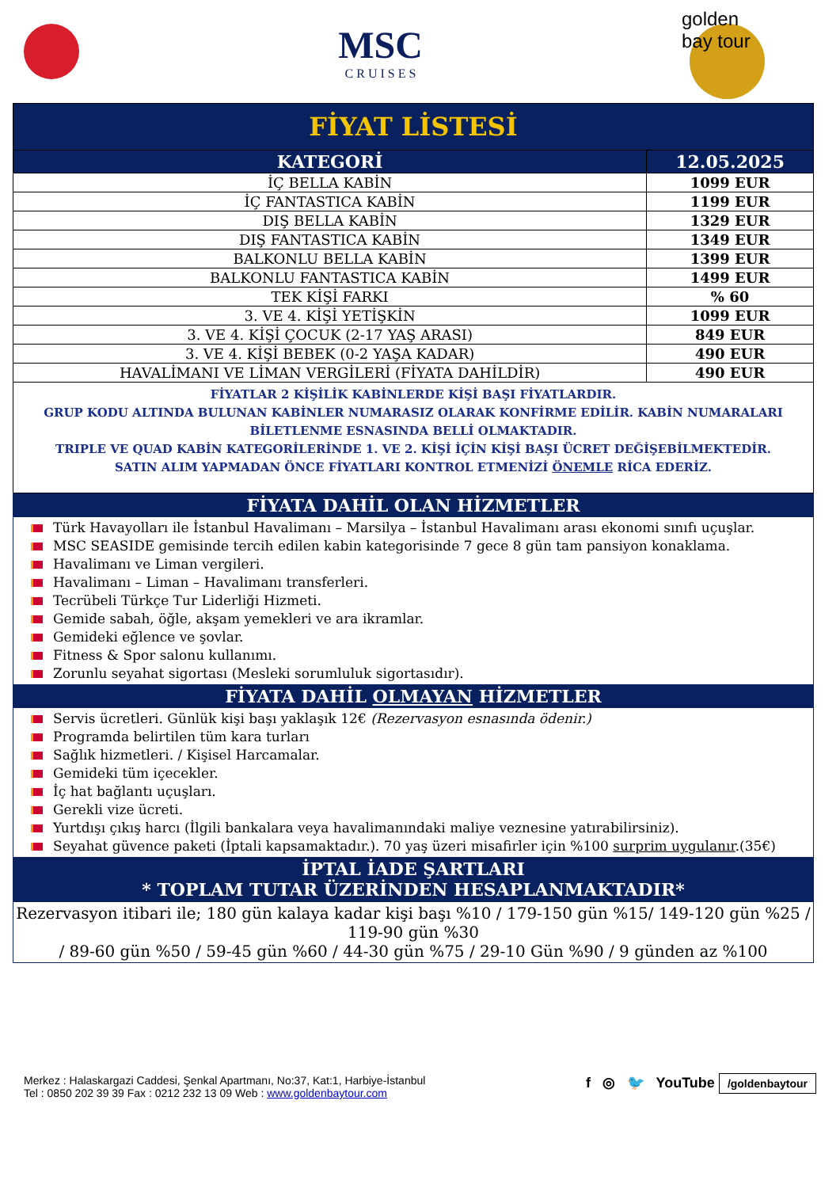MSC
C R U I S E S
golden
bay tour
| FİYAT LİSTESİ | |
| --- | --- |
| KATEGORİ | 12.05.2025 |
| İÇ BELLA KABİN | 1099 EUR |
| İÇ FANTASTICA KABİN | 1199 EUR |
| DIŞ BELLA KABİN | 1329 EUR |
| DIŞ FANTASTICA KABİN | 1349 EUR |
| BALKONLU BELLA KABİN | 1399 EUR |
| BALKONLU FANTASTICA KABİN | 1499 EUR |
| TEK KİŞİ FARKI | % 60 |
| 3. VE 4. KİŞİ YETİŞKİN | 1099 EUR |
| 3. VE 4. KİŞİ ÇOCUK (2-17 YAŞ ARASI) | 849 EUR |
| 3. VE 4. KİŞİ BEBEK (0-2 YAŞA KADAR) | 490 EUR |
| HAVALİMANI VE LİMAN VERGİLERİ (FİYATA DAHİLDİR) | 490 EUR |
FİYATLAR 2 KİŞİLİK KABİNLERDE KİŞİ BAŞI FİYATLARDIR.
GRUP KODU ALTINDA BULUNAN KABİNLER NUMARASIZ OLARAK KONFİRME EDİLİR. KABİN NUMARALARI BİLETLENME ESNASINDA BELLİ OLMAKTADIR.
TRIPLE VE QUAD KABİN KATEGORİLERİNDE 1. VE 2. KİŞİ İÇİN KİŞİ BAŞI ÜCRET DEĞİŞEBİLMEKTEDİR.
SATIN ALIM YAPMADAN ÖNCE FİYATLARI KONTROL ETMENİZİ ÖNEMLE RİCA EDERİZ.
FİYATA DAHİL OLAN HİZMETLER
Türk Havayolları ile İstanbul Havalimanı – Marsilya – İstanbul Havalimanı arası ekonomi sınıfı uçuşlar.
MSC SEASIDE gemisinde tercih edilen kabin kategorisinde 7 gece 8 gün tam pansiyon konaklama.
Havalimanı ve Liman vergileri.
Havalimanı – Liman – Havalimanı transferleri.
Tecrübeli Türkçe Tur Liderliği Hizmeti.
Gemide sabah, öğle, akşam yemekleri ve ara ikramlar.
Gemideki eğlence ve şovlar.
Fitness & Spor salonu kullanımı.
Zorunlu seyahat sigortası (Mesleki sorumluluk sigortasıdır).
FİYATA DAHİL OLMAYAN HİZMETLER
Servis ücretleri. Günlük kişi başı yaklaşık 12€ (Rezervasyon esnasında ödenir.)
Programda belirtilen tüm kara turları
Sağlık hizmetleri. / Kişisel Harcamalar.
Gemideki tüm içecekler.
İç hat bağlantı uçuşları.
Gerekli vize ücreti.
Yurtdışı çıkış harcı (İlgili bankalara veya havalimanındaki maliye veznesine yatırabilirsiniz).
Seyahat güvence paketi (İptali kapsamaktadır.). 70 yaş üzeri misafirler için %100 surprim uygulanır.(35€)
İPTAL İADE ŞARTLARI
* TOPLAM TUTAR ÜZERİNDEN HESAPLANMAKTADIR*
Rezervasyon itibari ile; 180 gün kalaya kadar kişi başı %10 / 179-150 gün %15/ 149-120 gün %25 / 119-90 gün %30
/ 89-60 gün %50 / 59-45 gün %60 / 44-30 gün %75 / 29-10 Gün %90 / 9 günden az %100
Merkez : Halaskargazi Caddesi, Şenkal Apartmanı, No:37, Kat:1, Harbiye-İstanbul
Tel : 0850 202 39 39 Fax : 0212 232 13 09 Web : www.goldenbaytour.com
f ◎ 🐦 YouTube /goldenbaytour